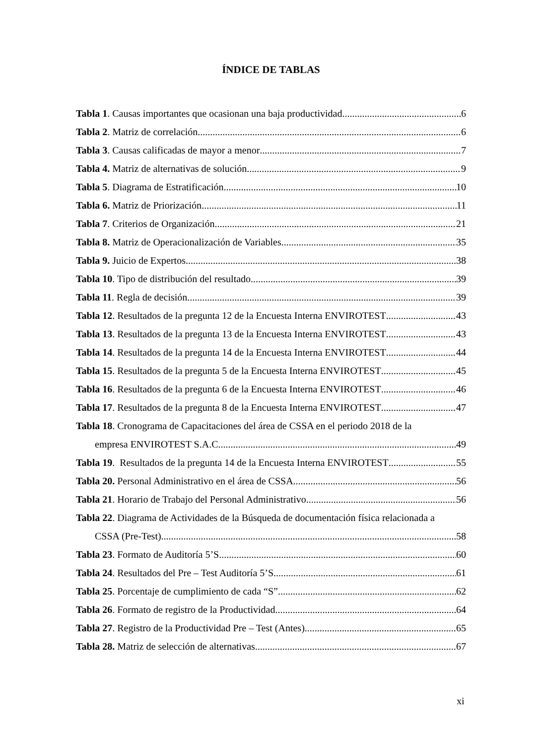ÍNDICE DE TABLAS
Tabla 1. Causas importantes que ocasionan una baja productividad 6
Tabla 2. Matriz de correlación 6
Tabla 3. Causas calificadas de mayor a menor 7
Tabla 4. Matriz de alternativas de solución 9
Tabla 5. Diagrama de Estratificación 10
Tabla 6. Matriz de Priorización 11
Tabla 7. Criterios de Organización 21
Tabla 8. Matriz de Operacionalización de Variables 35
Tabla 9. Juicio de Expertos 38
Tabla 10. Tipo de distribución del resultado 39
Tabla 11. Regla de decisión 39
Tabla 12. Resultados de la pregunta 12 de la Encuesta Interna ENVIROTEST 43
Tabla 13. Resultados de la pregunta 13 de la Encuesta Interna ENVIROTEST 43
Tabla 14. Resultados de la pregunta 14 de la Encuesta Interna ENVIROTEST 44
Tabla 15. Resultados de la pregunta 5 de la Encuesta Interna ENVIROTEST 45
Tabla 16. Resultados de la pregunta 6 de la Encuesta Interna ENVIROTEST 46
Tabla 17. Resultados de la pregunta 8 de la Encuesta Interna ENVIROTEST 47
Tabla 18. Cronograma de Capacitaciones del área de CSSA en el periodo 2018 de la
empresa ENVIROTEST S.A.C 49
Tabla 19. Resultados de la pregunta 14 de la Encuesta Interna ENVIROTEST 55
Tabla 20. Personal Administrativo en el área de CSSA 56
Tabla 21. Horario de Trabajo del Personal Administrativo 56
Tabla 22. Diagrama de Actividades de la Búsqueda de documentación física relacionada a
CSSA (Pre-Test) 58
Tabla 23. Formato de Auditoría 5’S 60
Tabla 24. Resultados del Pre – Test Auditoría 5’S 61
Tabla 25. Porcentaje de cumplimiento de cada “S” 62
Tabla 26. Formato de registro de la Productividad 64
Tabla 27. Registro de la Productividad Pre – Test (Antes) 65
Tabla 28. Matriz de selección de alternativas 67
xi